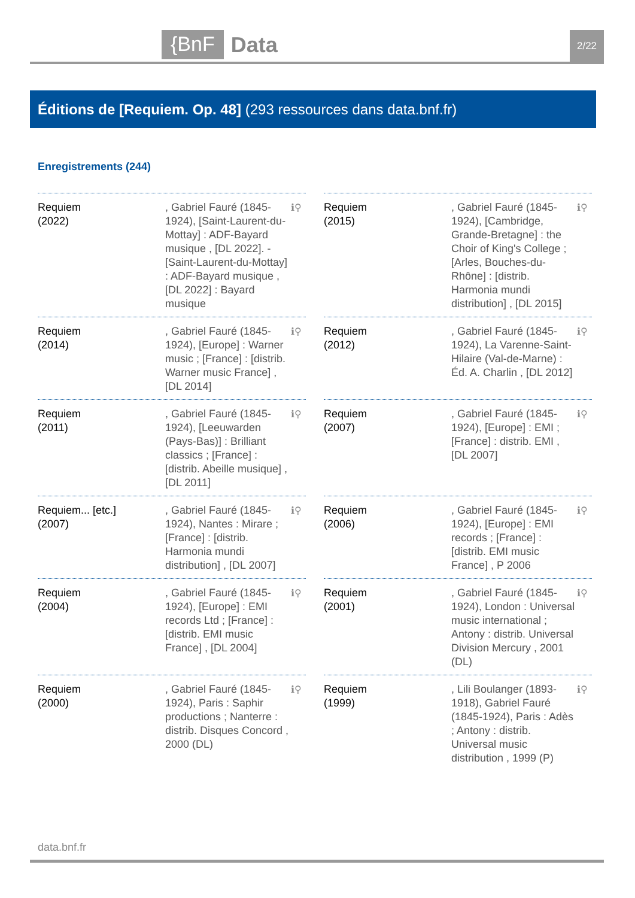{BnF Data 2/22
Éditions de [Requiem. Op. 48] (293 ressources dans data.bnf.fr)
Enregistrements (244)
Requiem
(2022)
, Gabriel Fauré (1845-1924), [Saint-Laurent-du-Mottay] : ADF-Bayard musique , [DL 2022]. - [Saint-Laurent-du-Mottay] : ADF-Bayard musique , [DL 2022] : Bayard musique
ℹ⚲
Requiem
(2015)
, Gabriel Fauré (1845-1924), [Cambridge, Grande-Bretagne] : the Choir of King's College ; [Arles, Bouches-du-Rhône] : [distrib. Harmonia mundi distribution] , [DL 2015]
ℹ⚲
Requiem
(2014)
, Gabriel Fauré (1845-1924), [Europe] : Warner music ; [France] : [distrib. Warner music France] , [DL 2014]
ℹ⚲
Requiem
(2012)
, Gabriel Fauré (1845-1924), La Varenne-Saint-Hilaire (Val-de-Marne) : Éd. A. Charlin , [DL 2012]
ℹ⚲
Requiem
(2011)
, Gabriel Fauré (1845-1924), [Leeuwarden (Pays-Bas)] : Brilliant classics ; [France] : [distrib. Abeille musique] , [DL 2011]
ℹ⚲
Requiem
(2007)
, Gabriel Fauré (1845-1924), [Europe] : EMI ; [France] : distrib. EMI , [DL 2007]
ℹ⚲
Requiem... [etc.]
(2007)
, Gabriel Fauré (1845-1924), Nantes : Mirare ; [France] : [distrib. Harmonia mundi distribution] , [DL 2007]
ℹ⚲
Requiem
(2006)
, Gabriel Fauré (1845-1924), [Europe] : EMI records ; [France] : [distrib. EMI music France] , P 2006
ℹ⚲
Requiem
(2004)
, Gabriel Fauré (1845-1924), [Europe] : EMI records Ltd ; [France] : [distrib. EMI music France] , [DL 2004]
ℹ⚲
Requiem
(2001)
, Gabriel Fauré (1845-1924), London : Universal music international ; Antony : distrib. Universal Division Mercury , 2001 (DL)
ℹ⚲
Requiem
(2000)
, Gabriel Fauré (1845-1924), Paris : Saphir productions ; Nanterre : distrib. Disques Concord , 2000 (DL)
ℹ⚲
Requiem
(1999)
, Lili Boulanger (1893-1918), Gabriel Fauré (1845-1924), Paris : Adès ; Antony : distrib. Universal music distribution , 1999 (P)
ℹ⚲
data.bnf.fr